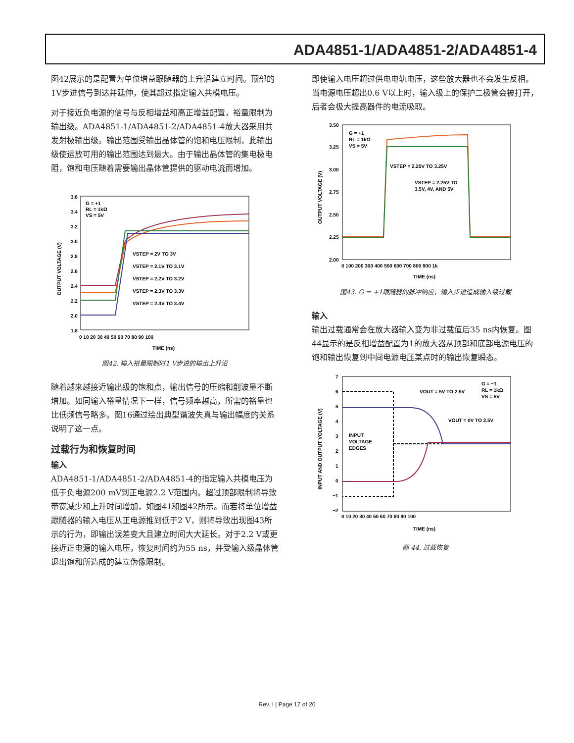ADA4851-1/ADA4851-2/ADA4851-4
图42展示的是配置为单位增益跟随器的上升沿建立时间。顶部的1V步进信号到达并延伸，使其超过指定输入共模电压。
对于接近负电源的信号与反相增益和高正增益配置，裕量限制为输出级。ADA4851-1/ADA4851-2/ADA4851-4放大器采用共发射极输出级。输出范围受输出晶体管的饱和电压限制，此输出级使运放可用的输出范围达到最大。由于输出晶体管的集电极电阻，饱和电压随着需要输出晶体管提供的驱动电流而增加。
3.6
3.4
3.2
3.0
2.8
2.6
2.4
2.2
2.0
1.8
0 10 20 30 40 50 60 70 80 90 100
TIME (ns)
OUTPUT VOLTAGE (V)
G = +1
RL = 1kΩ
VS = 5V
VSTEP = 2V TO 3V
VSTEP = 2.1V TO 3.1V
VSTEP = 2.2V TO 3.2V
VSTEP = 2.3V TO 3.3V
VSTEP = 2.4V TO 3.4V
图42. 输入裕量限制时1 V步进的输出上升沿
随着越来越接近输出级的饱和点，输出信号的压缩和削波量不断增加。如同输入裕量情况下一样，信号频率越高，所需的裕量也比低频信号略多。图16通过绘出典型谐波失真与输出幅度的关系说明了这一点。
过载行为和恢复时间
输入
ADA4851-1/ADA4851-2/ADA4851-4的指定输入共模电压为低于负电源200 mV到正电源2.2 V范围内。超过顶部限制将导致带宽减少和上升时间增加，如图41和图42所示。而若将单位增益跟随器的输入电压从正电源推到低于2 V，则将导致出现图43所示的行为，即输出误差变大且建立时间大大延长。对于2.2 V或更接近正电源的输入电压，恢复时间约为55 ns，并受输入级晶体管退出饱和所造成的建立伪像限制。
即使输入电压超过供电电轨电压，这些放大器也不会发生反相。当电源电压超出0.6 V以上时，输入级上的保护二极管会被打开，后者会极大提高器件的电流吸取。
3.50
3.25
3.00
2.75
2.50
2.25
2.00
0 100 200 300 400 500 600 700 800 900 1k
TIME (ns)
OUTPUT VOLTAGE (V)
G = +1
RL = 1kΩ
VS = 5V
VSTEP = 2.25V TO 3.25V
VSTEP = 2.25V TO
3.5V, 4V, AND 5V
图43. G = +1跟随器的脉冲响应，输入步进造成输入级过载
输入
输出过载通常会在放大器输入变为非过载值后35 ns内恢复。图44显示的是反相增益配置为1的放大器从顶部和底部电源电压的饱和输出恢复到中间电源电压某点时的输出恢复瞬态。
7
6
5
4
3
2
1
0
−1
−2
0 10 20 30 40 50 60 70 80 90 100
TIME (ns)
INPUT AND OUTPUT VOLTAGE (V)
G = −1
RL = 1kΩ
VS = 5V
VOUT = 5V TO 2.5V
VOUT = 0V TO 2.5V
INPUT
VOLTAGE
EDGES
图 44. 过载恢复
Rev. I | Page 17 of 20